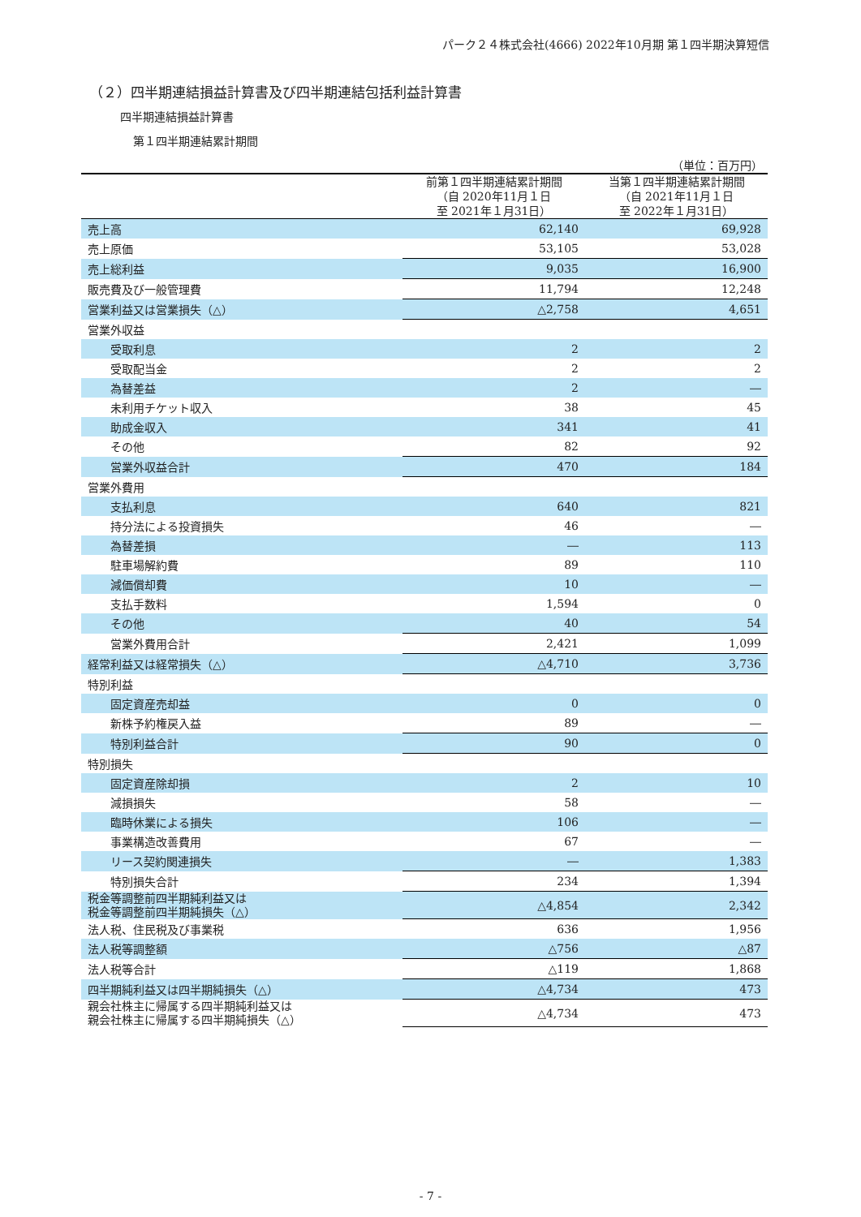パーク２４株式会社(4666) 2022年10月期 第１四半期決算短信
（２）四半期連結損益計算書及び四半期連結包括利益計算書
四半期連結損益計算書
第１四半期連結累計期間
（単位：百万円）
| | 前第１四半期連結累計期間 （自 2020年11月１日 至 2021年１月31日） | 当第１四半期連結累計期間 （自 2021年11月１日 至 2022年１月31日） |
| --- | --- | --- |
| 売上高 | 62,140 | 69,928 |
| 売上原価 | 53,105 | 53,028 |
| 売上総利益 | 9,035 | 16,900 |
| 販売費及び一般管理費 | 11,794 | 12,248 |
| 営業利益又は営業損失（△） | △2,758 | 4,651 |
| 営業外収益 | | |
| 受取利息 | 2 | 2 |
| 受取配当金 | 2 | 2 |
| 為替差益 | 2 | ― |
| 未利用チケット収入 | 38 | 45 |
| 助成金収入 | 341 | 41 |
| その他 | 82 | 92 |
| 営業外収益合計 | 470 | 184 |
| 営業外費用 | | |
| 支払利息 | 640 | 821 |
| 持分法による投資損失 | 46 | ― |
| 為替差損 | ― | 113 |
| 駐車場解約費 | 89 | 110 |
| 減価償却費 | 10 | ― |
| 支払手数料 | 1,594 | 0 |
| その他 | 40 | 54 |
| 営業外費用合計 | 2,421 | 1,099 |
| 経常利益又は経常損失（△） | △4,710 | 3,736 |
| 特別利益 | | |
| 固定資産売却益 | 0 | 0 |
| 新株予約権戻入益 | 89 | ― |
| 特別利益合計 | 90 | 0 |
| 特別損失 | | |
| 固定資産除却損 | 2 | 10 |
| 減損損失 | 58 | ― |
| 臨時休業による損失 | 106 | ― |
| 事業構造改善費用 | 67 | ― |
| リース契約関連損失 | ― | 1,383 |
| 特別損失合計 | 234 | 1,394 |
| 税金等調整前四半期純利益又は 税金等調整前四半期純損失（△） | △4,854 | 2,342 |
| 法人税、住民税及び事業税 | 636 | 1,956 |
| 法人税等調整額 | △756 | △87 |
| 法人税等合計 | △119 | 1,868 |
| 四半期純利益又は四半期純損失（△） | △4,734 | 473 |
| 親会社株主に帰属する四半期純利益又は 親会社株主に帰属する四半期純損失（△） | △4,734 | 473 |
- 7 -